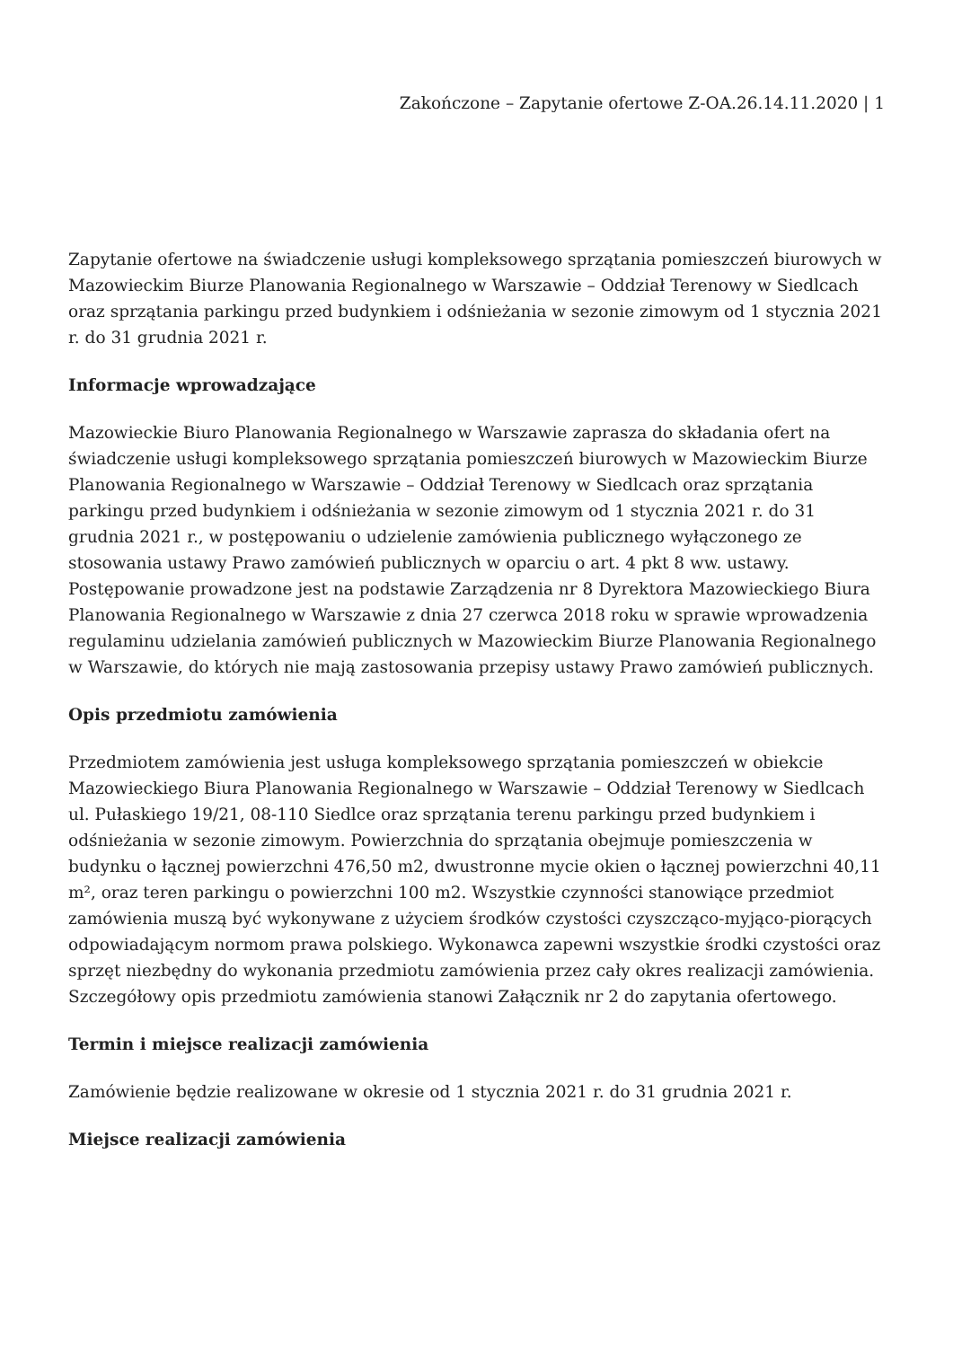Zakończone – Zapytanie ofertowe Z-OA.26.14.11.2020 | 1
Zapytanie ofertowe na świadczenie usługi kompleksowego sprzątania pomieszczeń biurowych w Mazowieckim Biurze Planowania Regionalnego w Warszawie – Oddział Terenowy w Siedlcach oraz sprzątania parkingu przed budynkiem i odśnieżania w sezonie zimowym od 1 stycznia 2021 r. do 31 grudnia 2021 r.
Informacje wprowadzające
Mazowieckie Biuro Planowania Regionalnego w Warszawie zaprasza do składania ofert na świadczenie usługi kompleksowego sprzątania pomieszczeń biurowych w Mazowieckim Biurze Planowania Regionalnego w Warszawie – Oddział Terenowy w Siedlcach oraz sprzątania parkingu przed budynkiem i odśnieżania w sezonie zimowym od 1 stycznia 2021 r. do 31 grudnia 2021 r., w postępowaniu o udzielenie zamówienia publicznego wyłączonego ze stosowania ustawy Prawo zamówień publicznych w oparciu o art. 4 pkt 8 ww. ustawy. Postępowanie prowadzone jest na podstawie Zarządzenia nr 8 Dyrektora Mazowieckiego Biura Planowania Regionalnego w Warszawie z dnia 27 czerwca 2018 roku w sprawie wprowadzenia regulaminu udzielania zamówień publicznych w Mazowieckim Biurze Planowania Regionalnego w Warszawie, do których nie mają zastosowania przepisy ustawy Prawo zamówień publicznych.
Opis przedmiotu zamówienia
Przedmiotem zamówienia jest usługa kompleksowego sprzątania pomieszczeń w obiekcie Mazowieckiego Biura Planowania Regionalnego w Warszawie – Oddział Terenowy w Siedlcach ul. Pułaskiego 19/21, 08-110 Siedlce oraz sprzątania terenu parkingu przed budynkiem i odśnieżania w sezonie zimowym. Powierzchnia do sprzątania obejmuje pomieszczenia w budynku o łącznej powierzchni 476,50 m2, dwustronne mycie okien o łącznej powierzchni 40,11 m², oraz teren parkingu o powierzchni 100 m2. Wszystkie czynności stanowiące przedmiot zamówienia muszą być wykonywane z użyciem środków czystości czyszcząco-myjąco-piorących odpowiadającym normom prawa polskiego. Wykonawca zapewni wszystkie środki czystości oraz sprzęt niezbędny do wykonania przedmiotu zamówienia przez cały okres realizacji zamówienia.
Szczegółowy opis przedmiotu zamówienia stanowi Załącznik nr 2 do zapytania ofertowego.
Termin i miejsce realizacji zamówienia
Zamówienie będzie realizowane w okresie od 1 stycznia 2021 r. do 31 grudnia 2021 r.
Miejsce realizacji zamówienia